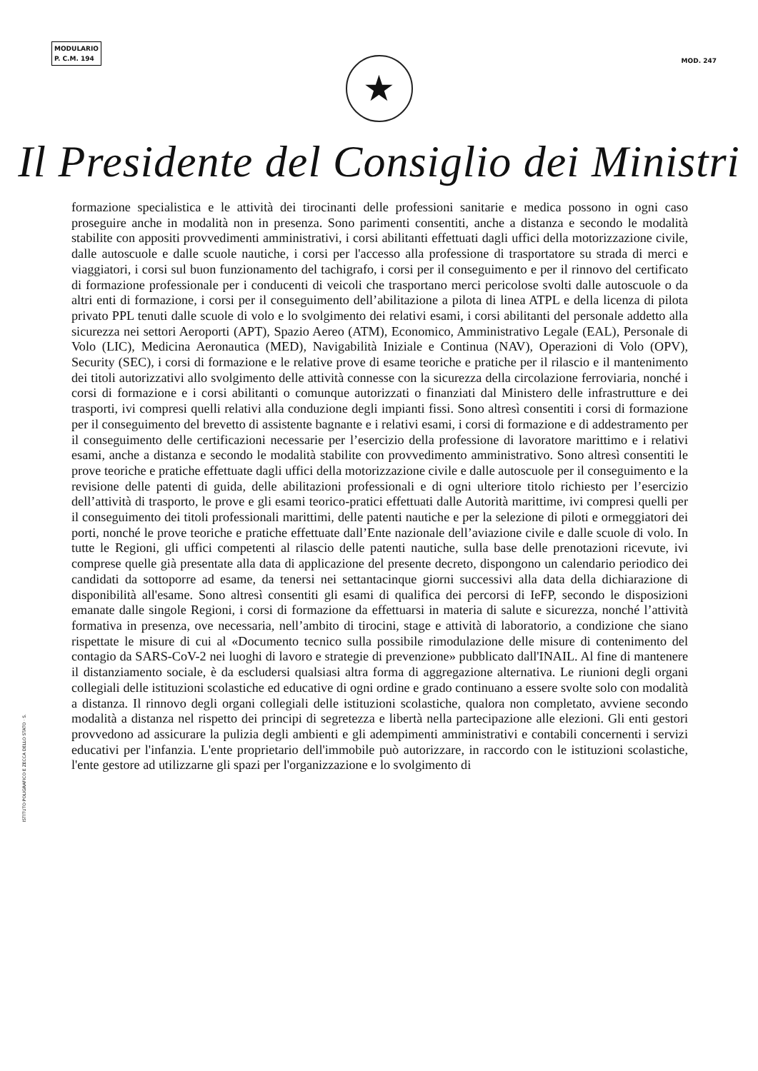MODULARIO
P. C.M. 194
MOD. 247
★
Il Presidente del Consiglio dei Ministri
formazione specialistica e le attività dei tirocinanti delle professioni sanitarie e medica possono in ogni caso proseguire anche in modalità non in presenza. Sono parimenti consentiti, anche a distanza e secondo le modalità stabilite con appositi provvedimenti amministrativi, i corsi abilitanti effettuati dagli uffici della motorizzazione civile, dalle autoscuole e dalle scuole nautiche, i corsi per l'accesso alla professione di trasportatore su strada di merci e viaggiatori, i corsi sul buon funzionamento del tachigrafo, i corsi per il conseguimento e per il rinnovo del certificato di formazione professionale per i conducenti di veicoli che trasportano merci pericolose svolti dalle autoscuole o da altri enti di formazione, i corsi per il conseguimento dell’abilitazione a pilota di linea ATPL e della licenza di pilota privato PPL tenuti dalle scuole di volo e lo svolgimento dei relativi esami, i corsi abilitanti del personale addetto alla sicurezza nei settori Aeroporti (APT), Spazio Aereo (ATM), Economico, Amministrativo Legale (EAL), Personale di Volo (LIC), Medicina Aeronautica (MED), Navigabilità Iniziale e Continua (NAV), Operazioni di Volo (OPV), Security (SEC), i corsi di formazione e le relative prove di esame teoriche e pratiche per il rilascio e il mantenimento dei titoli autorizzativi allo svolgimento delle attività connesse con la sicurezza della circolazione ferroviaria, nonché i corsi di formazione e i corsi abilitanti o comunque autorizzati o finanziati dal Ministero delle infrastrutture e dei trasporti, ivi compresi quelli relativi alla conduzione degli impianti fissi. Sono altresì consentiti i corsi di formazione per il conseguimento del brevetto di assistente bagnante e i relativi esami, i corsi di formazione e di addestramento per il conseguimento delle certificazioni necessarie per l’esercizio della professione di lavoratore marittimo e i relativi esami, anche a distanza e secondo le modalità stabilite con provvedimento amministrativo. Sono altresì consentiti le prove teoriche e pratiche effettuate dagli uffici della motorizzazione civile e dalle autoscuole per il conseguimento e la revisione delle patenti di guida, delle abilitazioni professionali e di ogni ulteriore titolo richiesto per l’esercizio dell’attività di trasporto, le prove e gli esami teorico-pratici effettuati dalle Autorità marittime, ivi compresi quelli per il conseguimento dei titoli professionali marittimi, delle patenti nautiche e per la selezione di piloti e ormeggiatori dei porti, nonché le prove teoriche e pratiche effettuate dall’Ente nazionale dell’aviazione civile e dalle scuole di volo. In tutte le Regioni, gli uffici competenti al rilascio delle patenti nautiche, sulla base delle prenotazioni ricevute, ivi comprese quelle già presentate alla data di applicazione del presente decreto, dispongono un calendario periodico dei candidati da sottoporre ad esame, da tenersi nei settantacinque giorni successivi alla data della dichiarazione di disponibilità all'esame. Sono altresì consentiti gli esami di qualifica dei percorsi di IeFP, secondo le disposizioni emanate dalle singole Regioni, i corsi di formazione da effettuarsi in materia di salute e sicurezza, nonché l’attività formativa in presenza, ove necessaria, nell’ambito di tirocini, stage e attività di laboratorio, a condizione che siano rispettate le misure di cui al «Documento tecnico sulla possibile rimodulazione delle misure di contenimento del contagio da SARS-CoV-2 nei luoghi di lavoro e strategie di prevenzione» pubblicato dall'INAIL. Al fine di mantenere il distanziamento sociale, è da escludersi qualsiasi altra forma di aggregazione alternativa. Le riunioni degli organi collegiali delle istituzioni scolastiche ed educative di ogni ordine e grado continuano a essere svolte solo con modalità a distanza. Il rinnovo degli organi collegiali delle istituzioni scolastiche, qualora non completato, avviene secondo modalità a distanza nel rispetto dei principi di segretezza e libertà nella partecipazione alle elezioni. Gli enti gestori provvedono ad assicurare la pulizia degli ambienti e gli adempimenti amministrativi e contabili concernenti i servizi educativi per l'infanzia. L'ente proprietario dell'immobile può autorizzare, in raccordo con le istituzioni scolastiche, l'ente gestore ad utilizzarne gli spazi per l'organizzazione e lo svolgimento di
ISTITUTO POLIGRAFICO E ZECCA DELLO STATO · S.